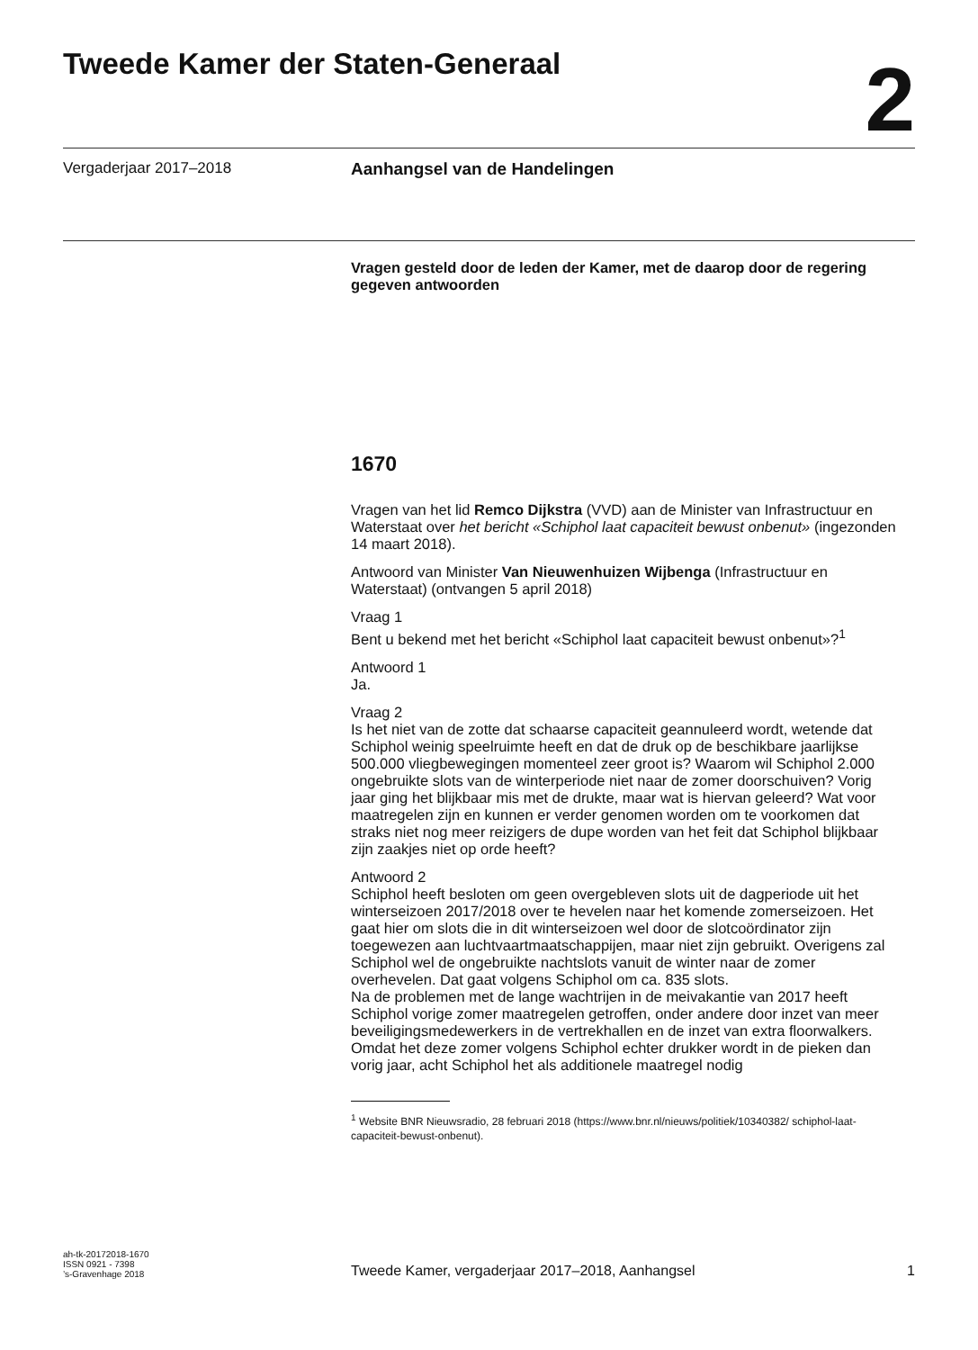Tweede Kamer der Staten-Generaal
2
Vergaderjaar 2017–2018 Aanhangsel van de Handelingen
Vragen gesteld door de leden der Kamer, met de daarop door de regering gegeven antwoorden
1670
Vragen van het lid Remco Dijkstra (VVD) aan de Minister van Infrastructuur en Waterstaat over het bericht «Schiphol laat capaciteit bewust onbenut» (ingezonden 14 maart 2018).
Antwoord van Minister Van Nieuwenhuizen Wijbenga (Infrastructuur en Waterstaat) (ontvangen 5 april 2018)
Vraag 1
Bent u bekend met het bericht «Schiphol laat capaciteit bewust onbenut»?<sup>1</sup>
Antwoord 1
Ja.
Vraag 2
Is het niet van de zotte dat schaarse capaciteit geannuleerd wordt, wetende dat Schiphol weinig speelruimte heeft en dat de druk op de beschikbare jaarlijkse 500.000 vliegbewegingen momenteel zeer groot is? Waarom wil Schiphol 2.000 ongebruikte slots van de winterperiode niet naar de zomer doorschuiven? Vorig jaar ging het blijkbaar mis met de drukte, maar wat is hiervan geleerd? Wat voor maatregelen zijn en kunnen er verder genomen worden om te voorkomen dat straks niet nog meer reizigers de dupe worden van het feit dat Schiphol blijkbaar zijn zaakjes niet op orde heeft?
Antwoord 2
Schiphol heeft besloten om geen overgebleven slots uit de dagperiode uit het winterseizoen 2017/2018 over te hevelen naar het komende zomerseizoen. Het gaat hier om slots die in dit winterseizoen wel door de slotcoördinator zijn toegewezen aan luchtvaartmaatschappijen, maar niet zijn gebruikt. Overigens zal Schiphol wel de ongebruikte nachtslots vanuit de winter naar de zomer overhevelen. Dat gaat volgens Schiphol om ca. 835 slots.
Na de problemen met de lange wachtrijen in de meivakantie van 2017 heeft Schiphol vorige zomer maatregelen getroffen, onder andere door inzet van meer beveiligingsmedewerkers in de vertrekhallen en de inzet van extra floorwalkers. Omdat het deze zomer volgens Schiphol echter drukker wordt in de pieken dan vorig jaar, acht Schiphol het als additionele maatregel nodig
<sup>1</sup> Website BNR Nieuwsradio, 28 februari 2018 (https://www.bnr.nl/nieuws/politiek/10340382/ schiphol-laat-capaciteit-bewust-onbenut).
ah-tk-20172018-1670
ISSN 0921 - 7398
’s-Gravenhage 2018
Tweede Kamer, vergaderjaar 2017–2018, Aanhangsel
1